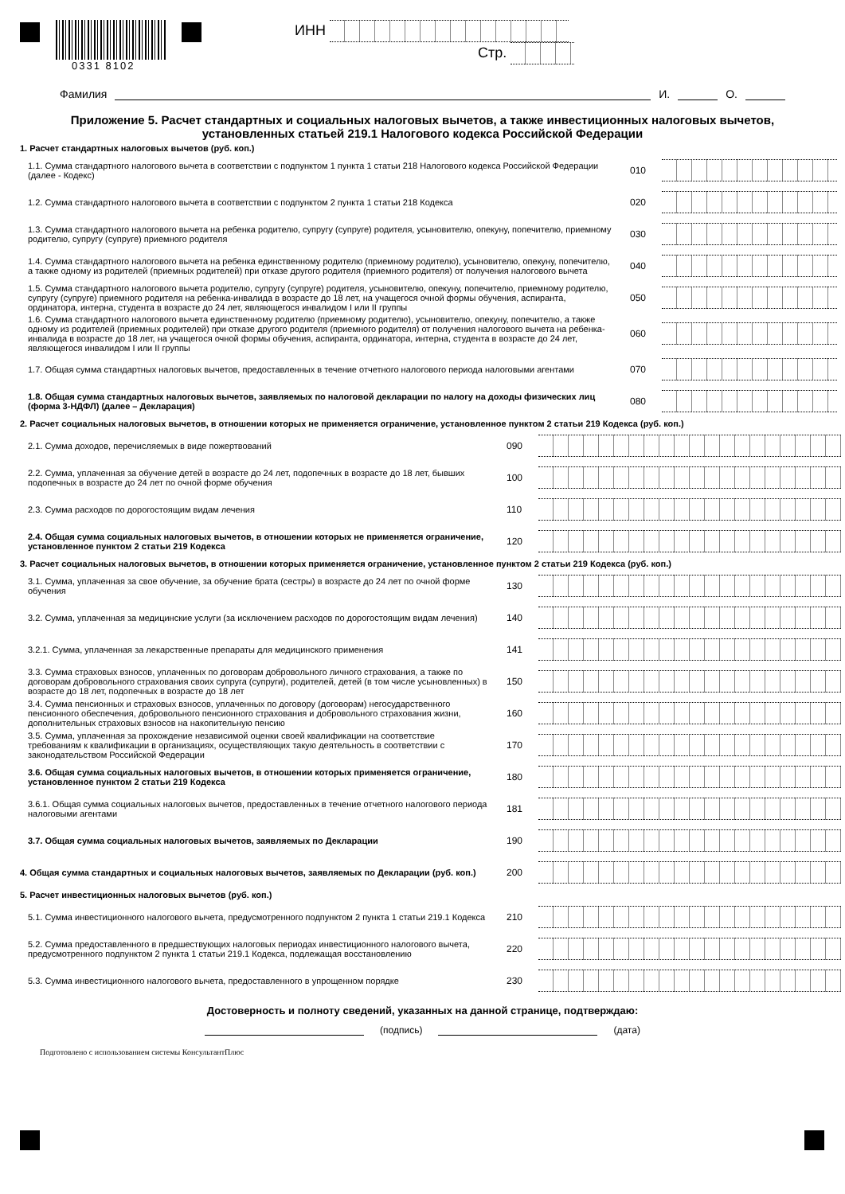0331 8102
ИНН
Стр.
Фамилия И. О.
Приложение 5. Расчет стандартных и социальных налоговых вычетов, а также инвестиционных налоговых вычетов, установленных статьей 219.1 Налогового кодекса Российской Федерации
1. Расчет стандартных налоговых вычетов (руб. коп.)
1.1. Сумма стандартного налогового вычета в соответствии с подпунктом 1 пункта 1 статьи 218 Налогового кодекса Российской Федерации (далее - Кодекс)
010
1.2. Сумма стандартного налогового вычета в соответствии с подпунктом 2 пункта 1 статьи 218 Кодекса
020
1.3. Сумма стандартного налогового вычета на ребенка родителю, супругу (супруге) родителя, усыновителю, опекуну, попечителю, приемному родителю, супругу (супруге) приемного родителя
030
1.4. Сумма стандартного налогового вычета на ребенка единственному родителю (приемному родителю), усыновителю, опекуну, попечителю, а также одному из родителей (приемных родителей) при отказе другого родителя (приемного родителя) от получения налогового вычета
040
1.5. Сумма стандартного налогового вычета родителю, супругу (супруге) родителя, усыновителю, опекуну, попечителю, приемному родителю, супругу (супруге) приемного родителя на ребенка-инвалида в возрасте до 18 лет, на учащегося очной формы обучения, аспиранта, ординатора, интерна, студента в возрасте до 24 лет, являющегося инвалидом I или II группы
050
1.6. Сумма стандартного налогового вычета единственному родителю (приемному родителю), усыновителю, опекуну, попечителю, а также одному из родителей (приемных родителей) при отказе другого родителя (приемного родителя) от получения налогового вычета на ребенка-инвалида в возрасте до 18 лет, на учащегося очной формы обучения, аспиранта, ординатора, интерна, студента в возрасте до 24 лет, являющегося инвалидом I или II группы
060
1.7. Общая сумма стандартных налоговых вычетов, предоставленных в течение отчетного налогового периода налоговыми агентами
070
1.8. Общая сумма стандартных налоговых вычетов, заявляемых по налоговой декларации по налогу на доходы физических лиц (форма 3-НДФЛ) (далее – Декларация)
080
2. Расчет социальных налоговых вычетов, в отношении которых не применяется ограничение, установленное пунктом 2 статьи 219 Кодекса (руб. коп.)
2.1. Сумма доходов, перечисляемых в виде пожертвований
090
2.2. Сумма, уплаченная за обучение детей в возрасте до 24 лет, подопечных в возрасте до 18 лет, бывших подопечных в возрасте до 24 лет по очной форме обучения
100
2.3. Сумма расходов по дорогостоящим видам лечения
110
2.4. Общая сумма социальных налоговых вычетов, в отношении которых не применяется ограничение, установленное пунктом 2 статьи 219 Кодекса
120
3. Расчет социальных налоговых вычетов, в отношении которых применяется ограничение, установленное пунктом 2 статьи 219 Кодекса (руб. коп.)
3.1. Сумма, уплаченная за свое обучение, за обучение брата (сестры) в возрасте до 24 лет по очной форме обучения
130
3.2. Сумма, уплаченная за медицинские услуги (за исключением расходов по дорогостоящим видам лечения)
140
3.2.1. Сумма, уплаченная за лекарственные препараты для медицинского применения
141
3.3. Сумма страховых взносов, уплаченных по договорам добровольного личного страхования, а также по договорам добровольного страхования своих супруга (супруги), родителей, детей (в том числе усыновленных) в возрасте до 18 лет, подопечных в возрасте до 18 лет
150
3.4. Сумма пенсионных и страховых взносов, уплаченных по договору (договорам) негосударственного пенсионного обеспечения, добровольного пенсионного страхования и добровольного страхования жизни, дополнительных страховых взносов на накопительную пенсию
160
3.5. Сумма, уплаченная за прохождение независимой оценки своей квалификации на соответствие требованиям к квалификации в организациях, осуществляющих такую деятельность в соответствии с законодательством Российской Федерации
170
3.6. Общая сумма социальных налоговых вычетов, в отношении которых применяется ограничение, установленное пунктом 2 статьи 219 Кодекса
180
3.6.1. Общая сумма социальных налоговых вычетов, предоставленных в течение отчетного налогового периода налоговыми агентами
181
3.7. Общая сумма социальных налоговых вычетов, заявляемых по Декларации
190
4. Общая сумма стандартных и социальных налоговых вычетов, заявляемых по Декларации (руб. коп.)
200
5. Расчет инвестиционных налоговых вычетов (руб. коп.)
5.1. Сумма инвестиционного налогового вычета, предусмотренного подпунктом 2 пункта 1 статьи 219.1 Кодекса
210
5.2. Сумма предоставленного в предшествующих налоговых периодах инвестиционного налогового вычета, предусмотренного подпунктом 2 пункта 1 статьи 219.1 Кодекса, подлежащая восстановлению
220
5.3. Сумма инвестиционного налогового вычета, предоставленного в упрощенном порядке
230
Достоверность и полноту сведений, указанных на данной странице, подтверждаю:
(подпись) (дата)
Подготовлено с использованием системы КонсультантПлюс